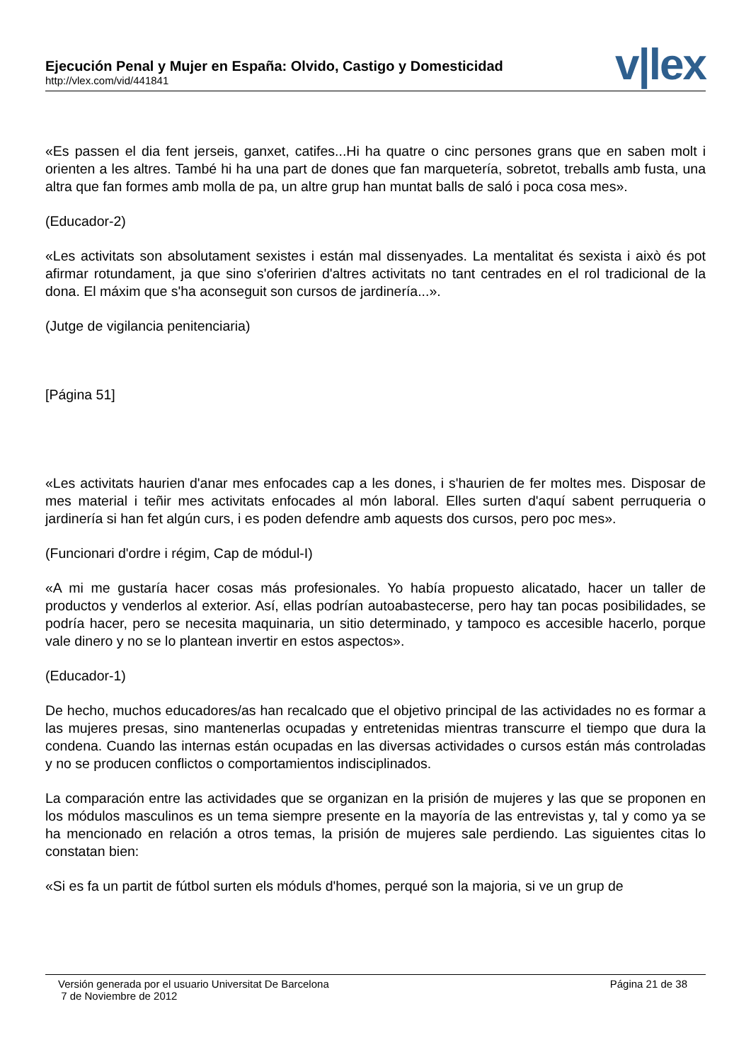Ejecución Penal y Mujer en España: Olvido, Castigo y Domesticidad
http://vlex.com/vid/441841
v|lex
«Es passen el dia fent jerseis, ganxet, catifes...Hi ha quatre o cinc persones grans que en saben molt i orienten a les altres. També hi ha una part de dones que fan marquetería, sobretot, treballs amb fusta, una altra que fan formes amb molla de pa, un altre grup han muntat balls de saló i poca cosa mes».
(Educador-2)
«Les activitats son absolutament sexistes i están mal dissenyades. La mentalitat és sexista i això és pot afirmar rotundament, ja que sino s'oferirien d'altres activitats no tant centrades en el rol tradicional de la dona. El máxim que s'ha aconseguit son cursos de jardinería...».
(Jutge de vigilancia penitenciaria)
[Página 51]
«Les activitats haurien d'anar mes enfocades cap a les dones, i s'haurien de fer moltes mes. Disposar de mes material i teñir mes activitats enfocades al món laboral. Elles surten d'aquí sabent perruqueria o jardinería si han fet algún curs, i es poden defendre amb aquests dos cursos, pero poc mes».
(Funcionari d'ordre i régim, Cap de módul-I)
«A mi me gustaría hacer cosas más profesionales. Yo había propuesto alicatado, hacer un taller de productos y venderlos al exterior. Así, ellas podrían autoabastecerse, pero hay tan pocas posibilidades, se podría hacer, pero se necesita maquinaria, un sitio determinado, y tampoco es accesible hacerlo, porque vale dinero y no se lo plantean invertir en estos aspectos».
(Educador-1)
De hecho, muchos educadores/as han recalcado que el objetivo principal de las actividades no es formar a las mujeres presas, sino mantenerlas ocupadas y entretenidas mientras transcurre el tiempo que dura la condena. Cuando las internas están ocupadas en las diversas actividades o cursos están más controladas y no se producen conflictos o comportamientos indisciplinados.
La comparación entre las actividades que se organizan en la prisión de mujeres y las que se proponen en los módulos masculinos es un tema siempre presente en la mayoría de las entrevistas y, tal y como ya se ha mencionado en relación a otros temas, la prisión de mujeres sale perdiendo. Las siguientes citas lo constatan bien:
«Si es fa un partit de fútbol surten els móduls d'homes, perqué son la majoria, si ve un grup de
Versión generada por el usuario Universitat De Barcelona
7 de Noviembre de 2012
Página 21 de 38